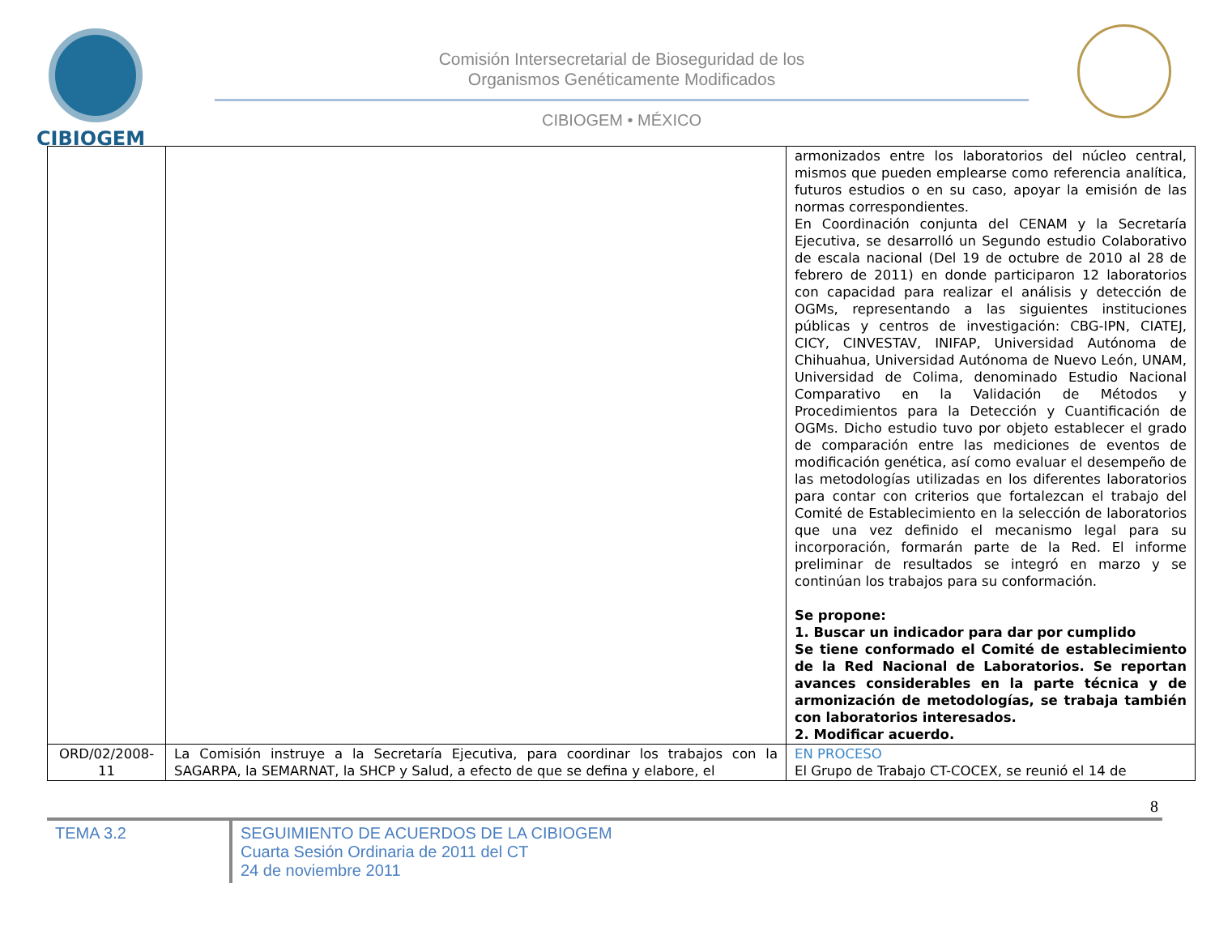CIBIOGEM
Comisión Intersecretarial de Bioseguridad de los
Organismos Genéticamente Modificados
CIBIOGEM • MÉXICO
| | | armonizados entre los laboratorios del núcleo central, mismos que pueden emplearse como referencia analítica, futuros estudios o en su caso, apoyar la emisión de las normas correspondientes. En Coordinación conjunta del CENAM y la Secretaría Ejecutiva, se desarrolló un Segundo estudio Colaborativo de escala nacional (Del 19 de octubre de 2010 al 28 de febrero de 2011) en donde participaron 12 laboratorios con capacidad para realizar el análisis y detección de OGMs, representando a las siguientes instituciones públicas y centros de investigación: CBG-IPN, CIATEJ, CICY, CINVESTAV, INIFAP, Universidad Autónoma de Chihuahua, Universidad Autónoma de Nuevo León, UNAM, Universidad de Colima, denominado Estudio Nacional Comparativo en la Validación de Métodos y Procedimientos para la Detección y Cuantificación de OGMs. Dicho estudio tuvo por objeto establecer el grado de comparación entre las mediciones de eventos de modificación genética, así como evaluar el desempeño de las metodologías utilizadas en los diferentes laboratorios para contar con criterios que fortalezcan el trabajo del Comité de Establecimiento en la selección de laboratorios que una vez definido el mecanismo legal para su incorporación, formarán parte de la Red. El informe preliminar de resultados se integró en marzo y se continúan los trabajos para su conformación. Se propone: 1. Buscar un indicador para dar por cumplido Se tiene conformado el Comité de establecimiento de la Red Nacional de Laboratorios. Se reportan avances considerables en la parte técnica y de armonización de metodologías, se trabaja también con laboratorios interesados. 2. Modificar acuerdo. |
| ORD/02/2008-11 | La Comisión instruye a la Secretaría Ejecutiva, para coordinar los trabajos con la SAGARPA, la SEMARNAT, la SHCP y Salud, a efecto de que se defina y elabore, el | EN PROCESO El Grupo de Trabajo CT-COCEX, se reunió el 14 de |
8
TEMA 3.2
SEGUIMIENTO DE ACUERDOS DE LA CIBIOGEM
Cuarta Sesión Ordinaria de 2011 del CT
24 de noviembre 2011